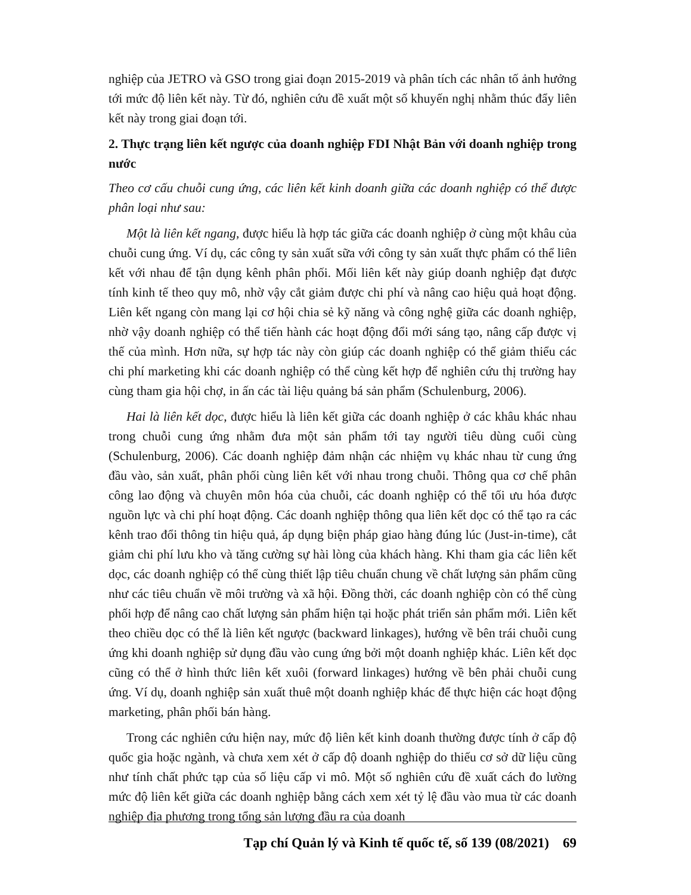nghiệp của JETRO và GSO trong giai đoạn 2015-2019 và phân tích các nhân tố ảnh hưởng tới mức độ liên kết này. Từ đó, nghiên cứu đề xuất một số khuyến nghị nhằm thúc đẩy liên kết này trong giai đoạn tới.
2. Thực trạng liên kết ngược của doanh nghiệp FDI Nhật Bản với doanh nghiệp trong nước
Theo cơ cấu chuỗi cung ứng, các liên kết kinh doanh giữa các doanh nghiệp có thể được phân loại như sau:
Một là liên kết ngang, được hiểu là hợp tác giữa các doanh nghiệp ở cùng một khâu của chuỗi cung ứng. Ví dụ, các công ty sản xuất sữa với công ty sản xuất thực phẩm có thể liên kết với nhau để tận dụng kênh phân phối. Mối liên kết này giúp doanh nghiệp đạt được tính kinh tế theo quy mô, nhờ vậy cắt giảm được chi phí và nâng cao hiệu quả hoạt động. Liên kết ngang còn mang lại cơ hội chia sẻ kỹ năng và công nghệ giữa các doanh nghiệp, nhờ vậy doanh nghiệp có thể tiến hành các hoạt động đổi mới sáng tạo, nâng cấp được vị thế của mình. Hơn nữa, sự hợp tác này còn giúp các doanh nghiệp có thể giảm thiểu các chi phí marketing khi các doanh nghiệp có thể cùng kết hợp để nghiên cứu thị trường hay cùng tham gia hội chợ, in ấn các tài liệu quảng bá sản phẩm (Schulenburg, 2006).
Hai là liên kết dọc, được hiểu là liên kết giữa các doanh nghiệp ở các khâu khác nhau trong chuỗi cung ứng nhằm đưa một sản phẩm tới tay người tiêu dùng cuối cùng (Schulenburg, 2006). Các doanh nghiệp đảm nhận các nhiệm vụ khác nhau từ cung ứng đầu vào, sản xuất, phân phối cùng liên kết với nhau trong chuỗi. Thông qua cơ chế phân công lao động và chuyên môn hóa của chuỗi, các doanh nghiệp có thể tối ưu hóa được nguồn lực và chi phí hoạt động. Các doanh nghiệp thông qua liên kết dọc có thể tạo ra các kênh trao đổi thông tin hiệu quả, áp dụng biện pháp giao hàng đúng lúc (Just-in-time), cắt giảm chi phí lưu kho và tăng cường sự hài lòng của khách hàng. Khi tham gia các liên kết dọc, các doanh nghiệp có thể cùng thiết lập tiêu chuẩn chung về chất lượng sản phẩm cũng như các tiêu chuẩn về môi trường và xã hội. Đồng thời, các doanh nghiệp còn có thể cùng phối hợp để nâng cao chất lượng sản phẩm hiện tại hoặc phát triển sản phẩm mới. Liên kết theo chiều dọc có thể là liên kết ngược (backward linkages), hướng về bên trái chuỗi cung ứng khi doanh nghiệp sử dụng đầu vào cung ứng bởi một doanh nghiệp khác. Liên kết dọc cũng có thể ở hình thức liên kết xuôi (forward linkages) hướng về bên phải chuỗi cung ứng. Ví dụ, doanh nghiệp sản xuất thuê một doanh nghiệp khác để thực hiện các hoạt động marketing, phân phối bán hàng.
Trong các nghiên cứu hiện nay, mức độ liên kết kinh doanh thường được tính ở cấp độ quốc gia hoặc ngành, và chưa xem xét ở cấp độ doanh nghiệp do thiếu cơ sở dữ liệu cũng như tính chất phức tạp của số liệu cấp vi mô. Một số nghiên cứu đề xuất cách đo lường mức độ liên kết giữa các doanh nghiệp bằng cách xem xét tỷ lệ đầu vào mua từ các doanh nghiệp địa phương trong tổng sản lượng đầu ra của doanh
Tạp chí Quản lý và Kinh tế quốc tế, số 139 (08/2021) 69